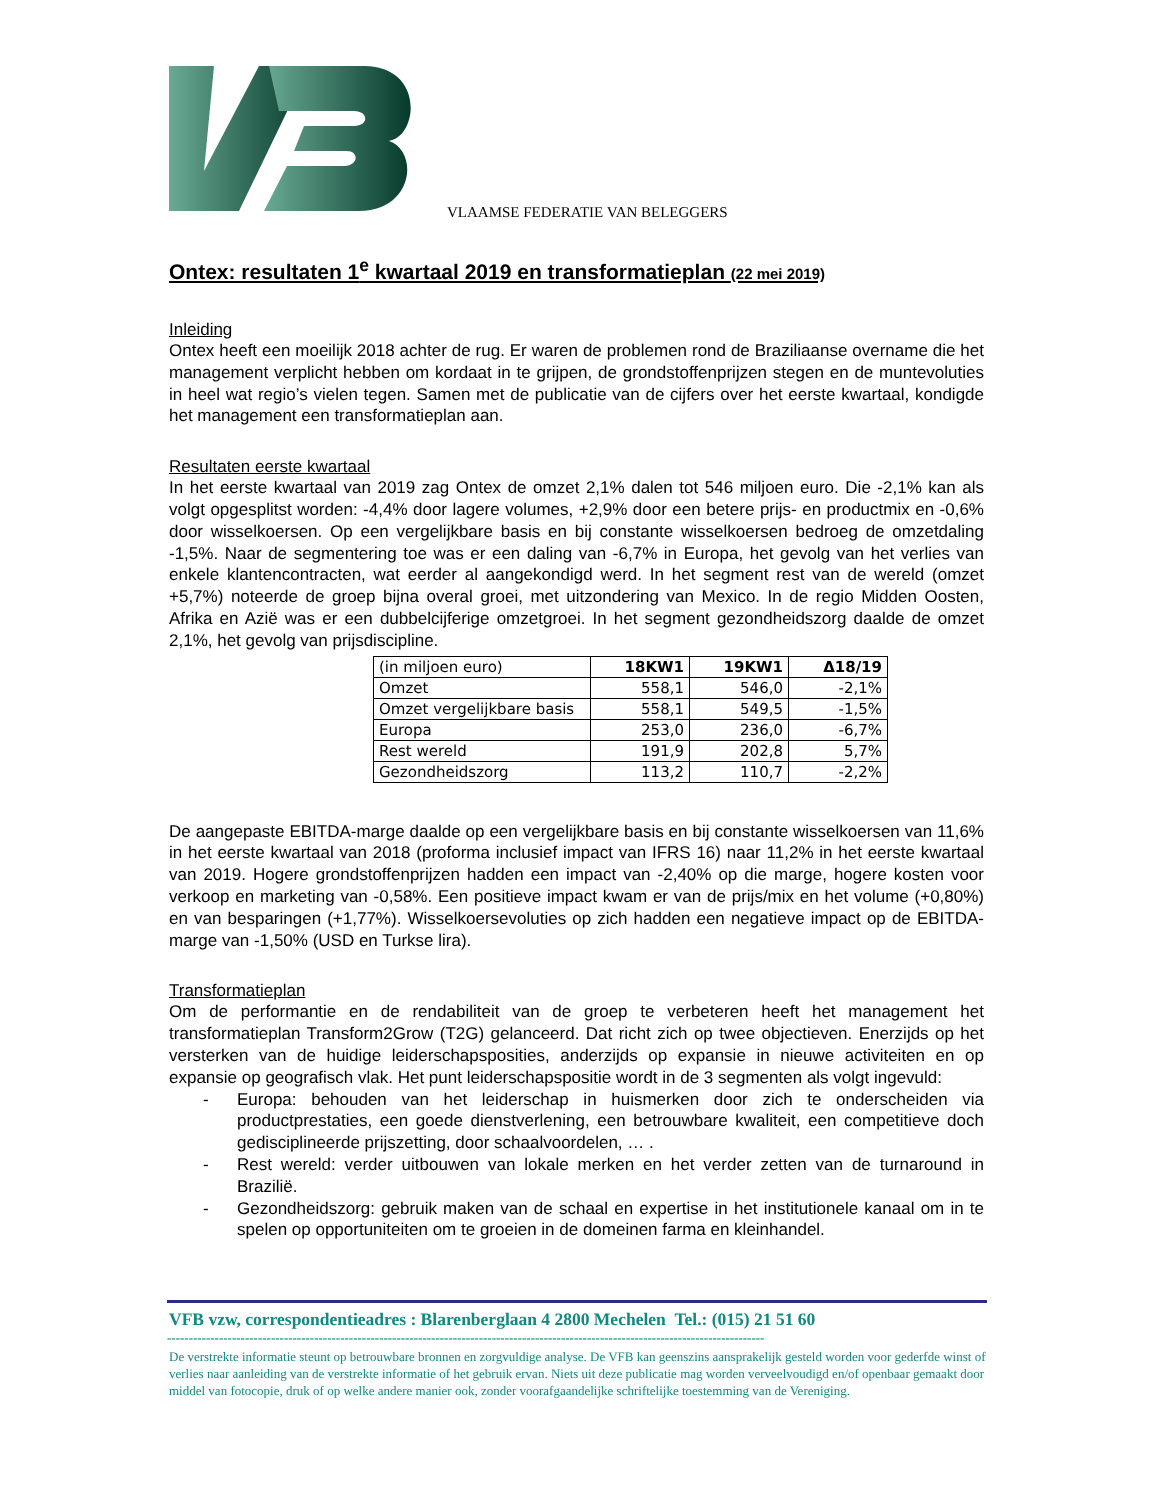VLAAMSE FEDERATIE VAN BELEGGERS
Ontex: resultaten 1<sup>e</sup> kwartaal 2019 en transformatieplan (22 mei 2019)
Inleiding
Ontex heeft een moeilijk 2018 achter de rug. Er waren de problemen rond de Braziliaanse overname die het management verplicht hebben om kordaat in te grijpen, de grondstoffenprijzen stegen en de muntevoluties in heel wat regio’s vielen tegen. Samen met de publicatie van de cijfers over het eerste kwartaal, kondigde het management een transformatieplan aan.
Resultaten eerste kwartaal
In het eerste kwartaal van 2019 zag Ontex de omzet 2,1% dalen tot 546 miljoen euro. Die -2,1% kan als volgt opgesplitst worden: -4,4% door lagere volumes, +2,9% door een betere prijs- en productmix en -0,6% door wisselkoersen. Op een vergelijkbare basis en bij constante wisselkoersen bedroeg de omzetdaling -1,5%. Naar de segmentering toe was er een daling van -6,7% in Europa, het gevolg van het verlies van enkele klantencontracten, wat eerder al aangekondigd werd. In het segment rest van de wereld (omzet +5,7%) noteerde de groep bijna overal groei, met uitzondering van Mexico. In de regio Midden Oosten, Afrika en Azië was er een dubbelcijferige omzetgroei. In het segment gezondheidszorg daalde de omzet 2,1%, het gevolg van prijsdiscipline.
| (in miljoen euro) | 18KW1 | 19KW1 | Δ18/19 |
| --- | --- | --- | --- |
| Omzet | 558,1 | 546,0 | -2,1% |
| Omzet vergelijkbare basis | 558,1 | 549,5 | -1,5% |
| Europa | 253,0 | 236,0 | -6,7% |
| Rest wereld | 191,9 | 202,8 | 5,7% |
| Gezondheidszorg | 113,2 | 110,7 | -2,2% |
De aangepaste EBITDA-marge daalde op een vergelijkbare basis en bij constante wisselkoersen van 11,6% in het eerste kwartaal van 2018 (proforma inclusief impact van IFRS 16) naar 11,2% in het eerste kwartaal van 2019. Hogere grondstoffenprijzen hadden een impact van -2,40% op die marge, hogere kosten voor verkoop en marketing van -0,58%. Een positieve impact kwam er van de prijs/mix en het volume (+0,80%) en van besparingen (+1,77%). Wisselkoersevoluties op zich hadden een negatieve impact op de EBITDA-marge van -1,50% (USD en Turkse lira).
Transformatieplan
Om de performantie en de rendabiliteit van de groep te verbeteren heeft het management het transformatieplan Transform2Grow (T2G) gelanceerd. Dat richt zich op twee objectieven. Enerzijds op het versterken van de huidige leiderschapsposities, anderzijds op expansie in nieuwe activiteiten en op expansie op geografisch vlak. Het punt leiderschapspositie wordt in de 3 segmenten als volgt ingevuld:
- Europa: behouden van het leiderschap in huismerken door zich te onderscheiden via productprestaties, een goede dienstverlening, een betrouwbare kwaliteit, een competitieve doch gedisciplineerde prijszetting, door schaalvoordelen, … .
- Rest wereld: verder uitbouwen van lokale merken en het verder zetten van de turnaround in Brazilië.
- Gezondheidszorg: gebruik maken van de schaal en expertise in het institutionele kanaal om in te spelen op opportuniteiten om te groeien in de domeinen farma en kleinhandel.
VFB vzw, correspondentieadres : Blarenberglaan 4 2800 Mechelen Tel.: (015) 21 51 60
------------------------------------------------------------------------------------------------------------------------------------------
De verstrekte informatie steunt op betrouwbare bronnen en zorgvuldige analyse. De VFB kan geenszins aansprakelijk gesteld worden voor gederfde winst of verlies naar aanleiding van de verstrekte informatie of het gebruik ervan. Niets uit deze publicatie mag worden verveelvoudigd en/of openbaar gemaakt door middel van fotocopie, druk of op welke andere manier ook, zonder voorafgaandelijke schriftelijke toestemming van de Vereniging.